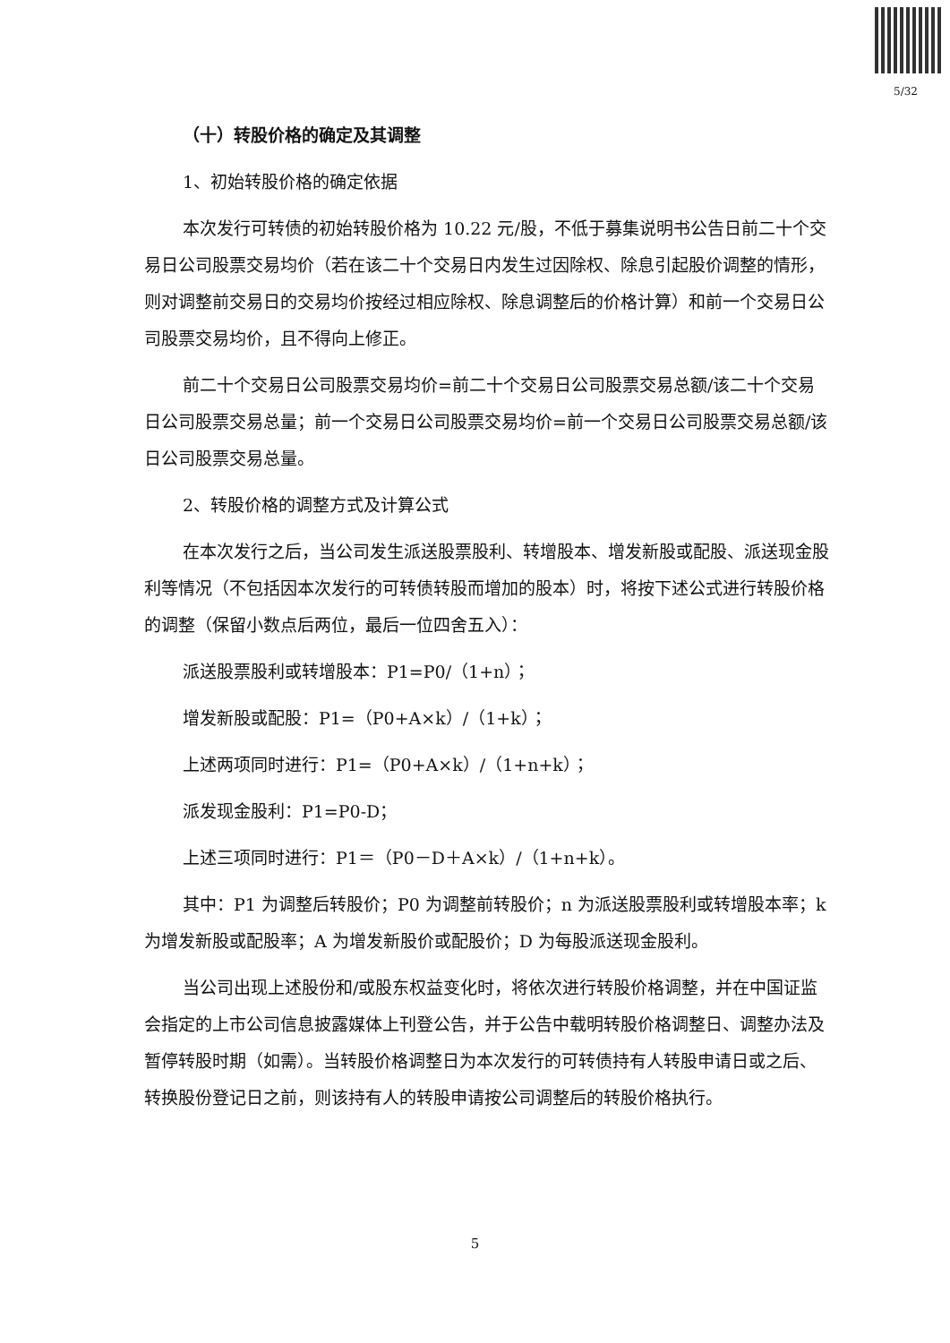5/32
（十）转股价格的确定及其调整
1、初始转股价格的确定依据
本次发行可转债的初始转股价格为 10.22 元/股，不低于募集说明书公告日前二十个交易日公司股票交易均价（若在该二十个交易日内发生过因除权、除息引起股价调整的情形，则对调整前交易日的交易均价按经过相应除权、除息调整后的价格计算）和前一个交易日公司股票交易均价，且不得向上修正。
前二十个交易日公司股票交易均价=前二十个交易日公司股票交易总额/该二十个交易日公司股票交易总量；前一个交易日公司股票交易均价=前一个交易日公司股票交易总额/该日公司股票交易总量。
2、转股价格的调整方式及计算公式
在本次发行之后，当公司发生派送股票股利、转增股本、增发新股或配股、派送现金股利等情况（不包括因本次发行的可转债转股而增加的股本）时，将按下述公式进行转股价格的调整（保留小数点后两位，最后一位四舍五入）：
派送股票股利或转增股本：P1=P0/（1+n）；
增发新股或配股：P1=（P0+A×k）/（1+k）；
上述两项同时进行：P1=（P0+A×k）/（1+n+k）；
派发现金股利：P1=P0-D；
上述三项同时进行：P1＝（P0－D＋A×k）/（1+n+k）。
其中：P1 为调整后转股价；P0 为调整前转股价；n 为派送股票股利或转增股本率；k 为增发新股或配股率；A 为增发新股价或配股价；D 为每股派送现金股利。
当公司出现上述股份和/或股东权益变化时，将依次进行转股价格调整，并在中国证监会指定的上市公司信息披露媒体上刊登公告，并于公告中载明转股价格调整日、调整办法及暂停转股时期（如需）。当转股价格调整日为本次发行的可转债持有人转股申请日或之后、转换股份登记日之前，则该持有人的转股申请按公司调整后的转股价格执行。
5